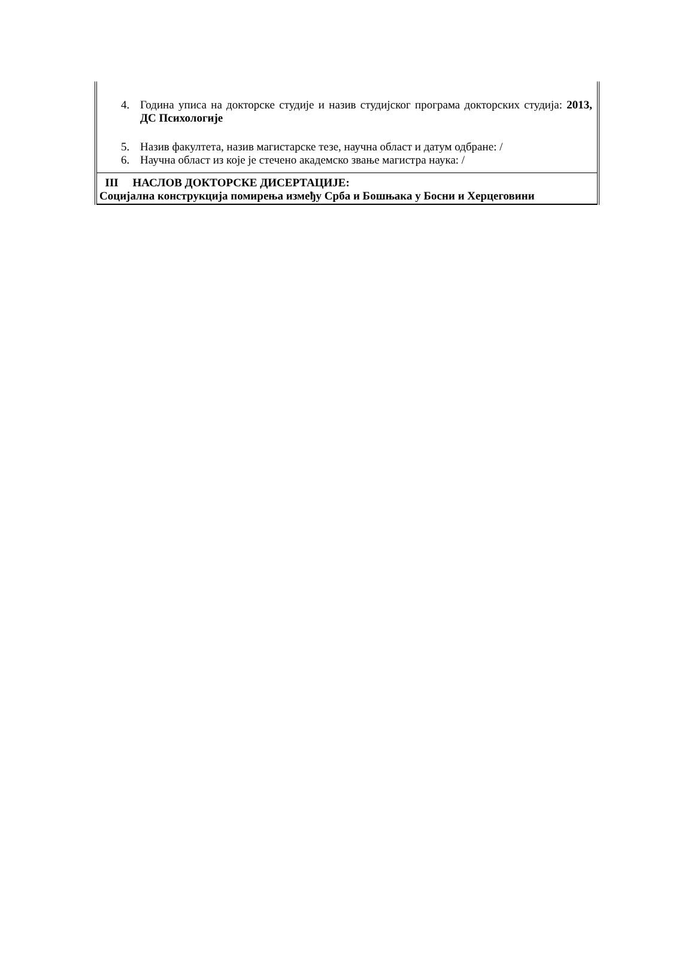4. Година уписа на докторске студије и назив студијског програма докторских студија: 2013, ДС Психологије
5. Назив факултета, назив магистарске тезе, научна област и датум одбране: /
6. Научна област из које је стечено академско звање магистра наука: /
III НАСЛОВ ДОКТОРСКЕ ДИСЕРТАЦИЈЕ:
Социјална конструкција помирења између Срба и Бошњака у Босни и Херцеговини